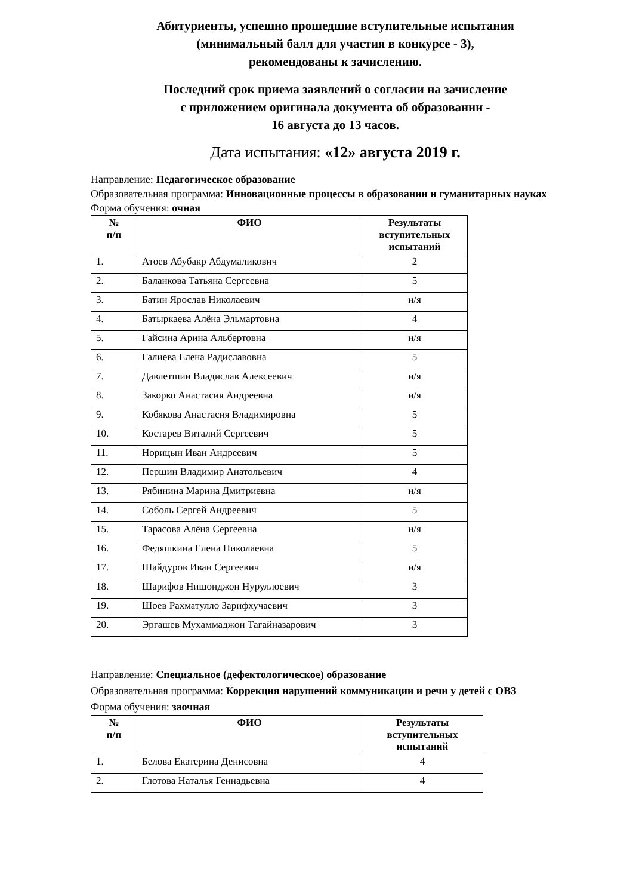Абитуриенты, успешно прошедшие вступительные испытания
(минимальный балл для участия в конкурсе - 3),
рекомендованы к зачислению.
Последний срок приема заявлений о согласии на зачисление
с приложением оригинала документа об образовании -
16 августа до 13 часов.
Дата испытания: «12» августа 2019 г.
Направление: Педагогическое образование
Образовательная программа: Инновационные процессы в образовании и гуманитарных науках
Форма обучения: очная
| № п/п | ФИО | Результаты вступительных испытаний |
| --- | --- | --- |
| 1. | Атоев Абубакр Абдумаликович | 2 |
| 2. | Баланкова Татьяна Сергеевна | 5 |
| 3. | Батин Ярослав Николаевич | н/я |
| 4. | Батыркаева Алёна Эльмартовна | 4 |
| 5. | Гайсина Арина Альбертовна | н/я |
| 6. | Галиева Елена Радиславовна | 5 |
| 7. | Давлетшин Владислав Алексеевич | н/я |
| 8. | Закорко Анастасия Андреевна | н/я |
| 9. | Кобякова Анастасия Владимировна | 5 |
| 10. | Костарев Виталий Сергеевич | 5 |
| 11. | Норицын Иван Андреевич | 5 |
| 12. | Першин Владимир Анатольевич | 4 |
| 13. | Рябинина Марина Дмитриевна | н/я |
| 14. | Соболь Сергей Андреевич | 5 |
| 15. | Тарасова Алёна Сергеевна | н/я |
| 16. | Федяшкина Елена Николаевна | 5 |
| 17. | Шайдуров Иван Сергеевич | н/я |
| 18. | Шарифов Нишонджон Нуруллоевич | 3 |
| 19. | Шоев Рахматулло Зарифхучаевич | 3 |
| 20. | Эргашев Мухаммаджон Тагайназарович | 3 |
Направление: Специальное (дефектологическое) образование
Образовательная программа: Коррекция нарушений коммуникации и речи у детей с ОВЗ
Форма обучения: заочная
| № п/п | ФИО | Результаты вступительных испытаний |
| --- | --- | --- |
| 1. | Белова Екатерина Денисовна | 4 |
| 2. | Глотова Наталья Геннадьевна | 4 |